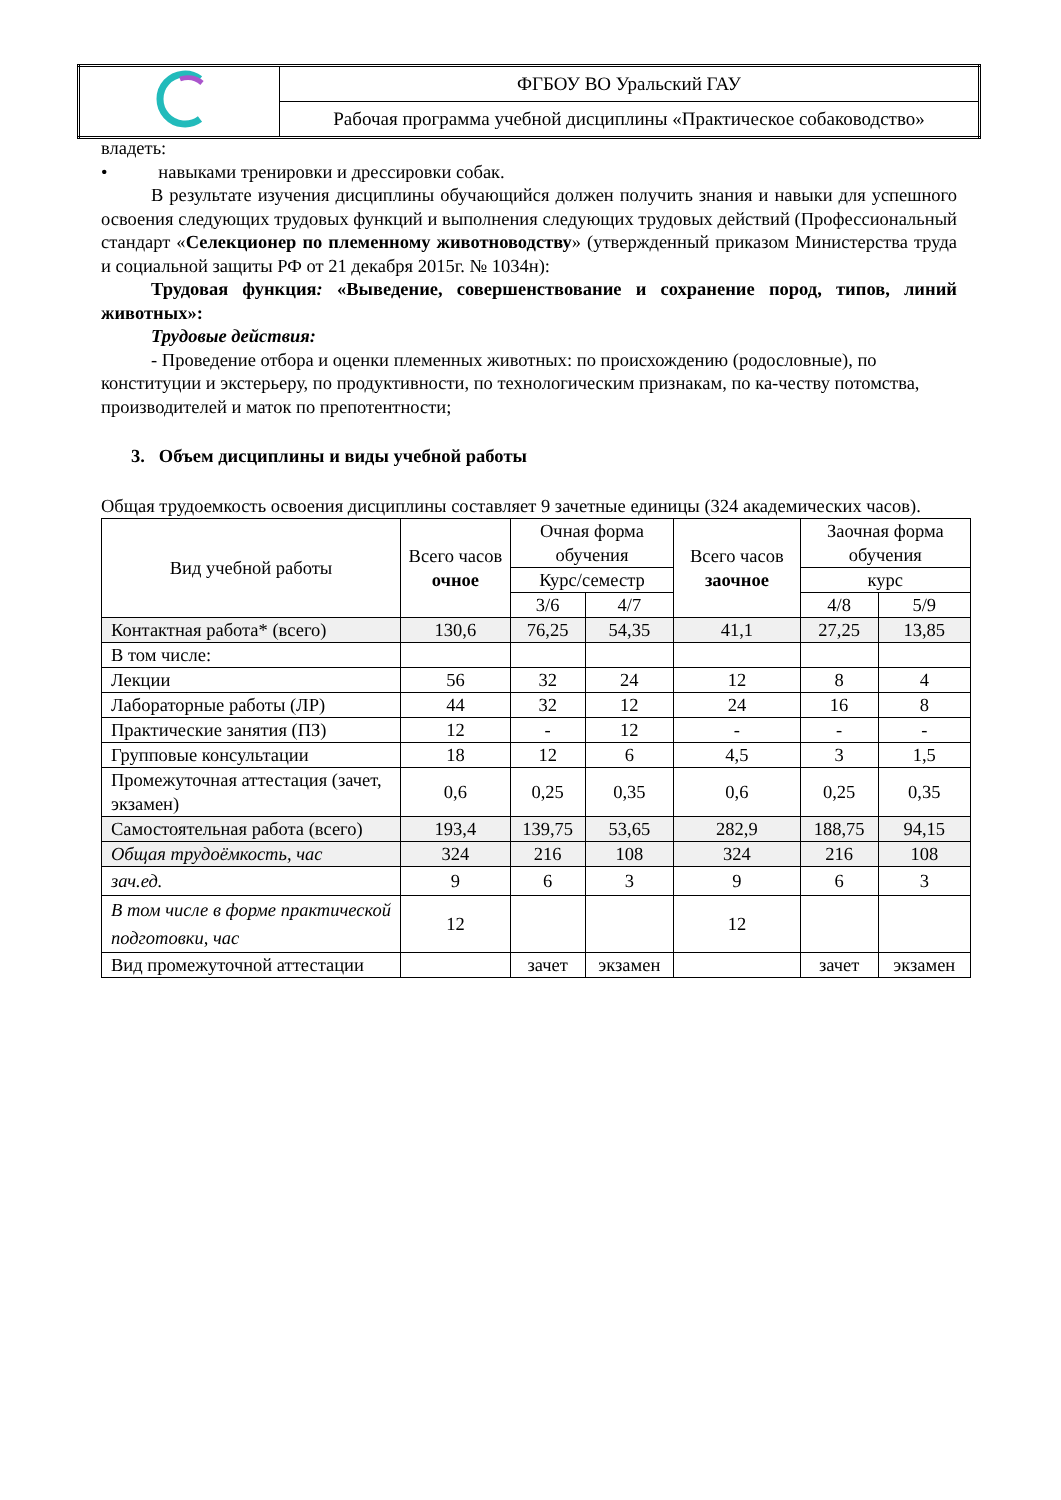| | ФГБОУ ВО Уральский ГАУ |
| | Рабочая программа учебной дисциплины «Практическое собаководство» |
владеть:
• навыками тренировки и дрессировки собак.
В результате изучения дисциплины обучающийся должен получить знания и навыки для успешного освоения следующих трудовых функций и выполнения следующих трудовых действий (Профессиональный стандарт «Селекционер по племенному животноводству» (утвержденный приказом Министерства труда и социальной защиты РФ от 21 декабря 2015г. № 1034н):
Трудовая функция: «Выведение, совершенствование и сохранение пород, типов, линий животных»:
Трудовые действия:
- Проведение отбора и оценки племенных животных: по происхождению (родословные), по конституции и экстерьеру, по продуктивности, по технологическим признакам, по ка-честву потомства, производителей и маток по препотентности;
3. Объем дисциплины и виды учебной работы
Общая трудоемкость освоения дисциплины составляет 9 зачетные единицы (324 академических часов).
| Вид учебной работы | Всего часов очное | Очная форма обучения | | Всего часов заочное | Заочная форма обучения | |
| --- | --- | --- | --- | --- | --- | --- |
| | | Курс/семестр | | | курс | |
| | | 3/6 | 4/7 | | 4/8 | 5/9 |
| Контактная работа* (всего) | 130,6 | 76,25 | 54,35 | 41,1 | 27,25 | 13,85 |
| В том числе: | | | | | | |
| Лекции | 56 | 32 | 24 | 12 | 8 | 4 |
| Лабораторные работы (ЛР) | 44 | 32 | 12 | 24 | 16 | 8 |
| Практические занятия (ПЗ) | 12 | - | 12 | - | - | - |
| Групповые консультации | 18 | 12 | 6 | 4,5 | 3 | 1,5 |
| Промежуточная аттестация (зачет, экзамен) | 0,6 | 0,25 | 0,35 | 0,6 | 0,25 | 0,35 |
| Самостоятельная работа (всего) | 193,4 | 139,75 | 53,65 | 282,9 | 188,75 | 94,15 |
| Общая трудоёмкость, час | 324 | 216 | 108 | 324 | 216 | 108 |
| зач.ед. | 9 | 6 | 3 | 9 | 6 | 3 |
| В том числе в форме практической подготовки, час | 12 | | | 12 | | |
| Вид промежуточной аттестации | | зачет | экзамен | | зачет | экзамен |